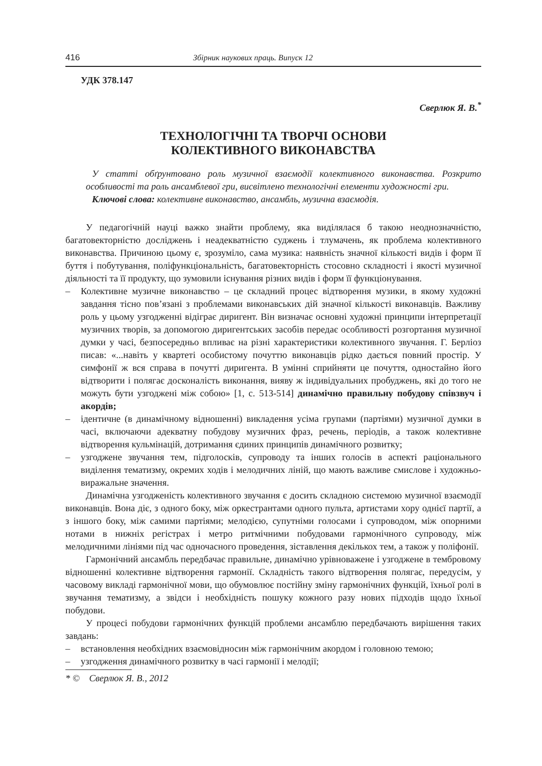416 Збірник наукових праць. Випуск 12
УДК 378.147
Сверлюк Я. В.<sup>*</sup>
ТЕХНОЛОГІЧНІ ТА ТВОРЧІ ОСНОВИ
КОЛЕКТИВНОГО ВИКОНАВСТВА
У статті обґрунтовано роль музичної взаємодії колективного виконавства. Розкрито особливості та роль ансамблевої гри, висвітлено технологічні елементи художності гри.
Ключові слова: колективне виконавство, ансамбль, музична взаємодія.
У педагогічній науці важко знайти проблему, яка виділялася б такою неоднозначністю, багатовекторністю досліджень і неадекватністю суджень і тлумачень, як проблема колективного виконавства. Причиною цьому є, зрозуміло, сама музика: наявність значної кількості видів і форм її буття і побутування, поліфункціональність, багатовекторність стосовно складності і якості музичної діяльності та її продукту, що зумовили існування різних видів і форм її функціонування.
– Колективне музичне виконавство – це складний процес відтворення музики, в якому художні завдання тісно пов’язані з проблемами виконавських дій значної кількості виконавців. Важливу роль у цьому узгодженні відіграє диригент. Він визначає основні художні принципи інтерпретації музичних творів, за допомогою диригентських засобів передає особливості розгортання музичної думки у часі, безпосередньо впливає на різні характеристики колективного звучання. Г. Берліоз писав: «...навіть у квартеті особистому почуттю виконавців рідко дається повний простір. У симфонії ж вся справа в почутті диригента. В умінні сприйняти це почуття, одностайно його відтворити і полягає досконалість виконання, вияву ж індивідуальних пробуджень, які до того не можуть бути узгоджені між собою» [1, с. 513-514] динамічно правильну побудову співзвуч і акордів;
– ідентичне (в динамічному відношенні) викладення усіма групами (партіями) музичної думки в часі, включаючи адекватну побудову музичних фраз, речень, періодів, а також колективне відтворення кульмінацій, дотримання єдиних принципів динамічного розвитку;
– узгоджене звучання тем, підголосків, супроводу та інших голосів в аспекті раціонального виділення тематизму, окремих ходів і мелодичних ліній, що мають важливе смислове і художньо-виражальне значення.
Динамічна узгодженість колективного звучання є досить складною системою музичної взаємодії виконавців. Вона діє, з одного боку, між оркестрантами одного пульта, артистами хору однієї партії, а з іншого боку, між самими партіями; мелодією, супутніми голосами і супроводом, між опорними нотами в нижніх регістрах і метро ритмічними побудовами гармонічного супроводу, між мелодичними лініями під час одночасного проведення, зіставлення декількох тем, а також у поліфонії.
Гармонічний ансамбль передбачає правильне, динамічно урівноважене і узгоджене в тембровому відношенні колективне відтворення гармонії. Складність такого відтворення полягає, передусім, у часовому викладі гармонічної мови, що обумовлює постійну зміну гармонічних функцій, їхньої ролі в звучання тематизму, а звідси і необхідність пошуку кожного разу нових підходів щодо їхньої побудови.
У процесі побудови гармонічних функцій проблеми ансамблю передбачають вирішення таких завдань:
– встановлення необхідних взаємовідносин між гармонічним акордом і головною темою;
– узгодження динамічного розвитку в часі гармонії і мелодії;
* © Сверлюк Я. В., 2012